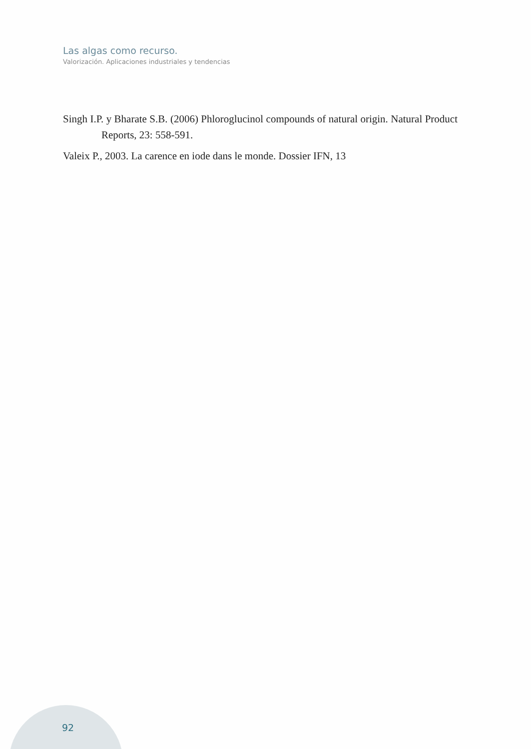Las algas como recurso.
Valorización. Aplicaciones industriales y tendencias
Singh I.P. y Bharate S.B. (2006) Phloroglucinol compounds of natural origin. Natural Product Reports, 23: 558-591.
Valeix P., 2003. La carence en iode dans le monde. Dossier IFN, 13
92